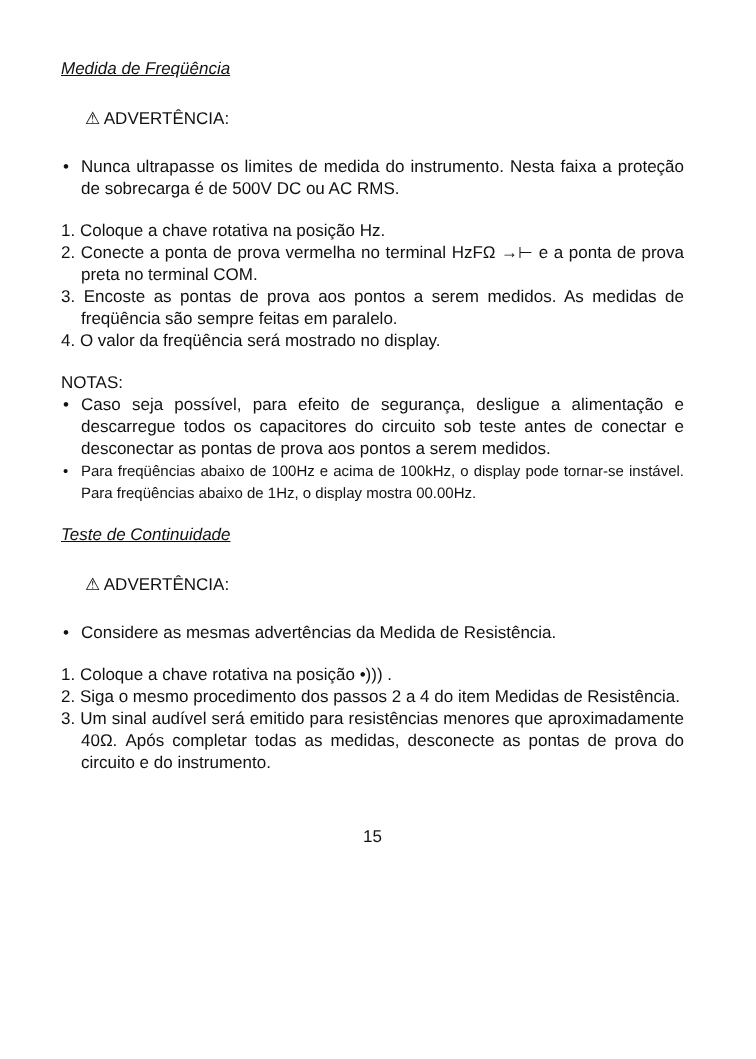Medida de Freqüência
⚠ ADVERTÊNCIA:
Nunca ultrapasse os limites de medida do instrumento. Nesta faixa a proteção de sobrecarga é de 500V DC ou AC RMS.
1. Coloque a chave rotativa na posição Hz.
2. Conecte a ponta de prova vermelha no terminal HzFΩ →⊢ e a ponta de prova preta no terminal COM.
3. Encoste as pontas de prova aos pontos a serem medidos. As medidas de freqüência são sempre feitas em paralelo.
4. O valor da freqüência será mostrado no display.
NOTAS:
Caso seja possível, para efeito de segurança, desligue a alimentação e descarregue todos os capacitores do circuito sob teste antes de conectar e desconectar as pontas de prova aos pontos a serem medidos.
Para freqüências abaixo de 100Hz e acima de 100kHz, o display pode tornar-se instável. Para freqüências abaixo de 1Hz, o display mostra 00.00Hz.
Teste de Continuidade
⚠ ADVERTÊNCIA:
Considere as mesmas advertências da Medida de Resistência.
1. Coloque a chave rotativa na posição •))) .
2. Siga o mesmo procedimento dos passos 2 a 4 do item Medidas de Resistência.
3. Um sinal audível será emitido para resistências menores que aproximadamente 40Ω. Após completar todas as medidas, desconecte as pontas de prova do circuito e do instrumento.
15